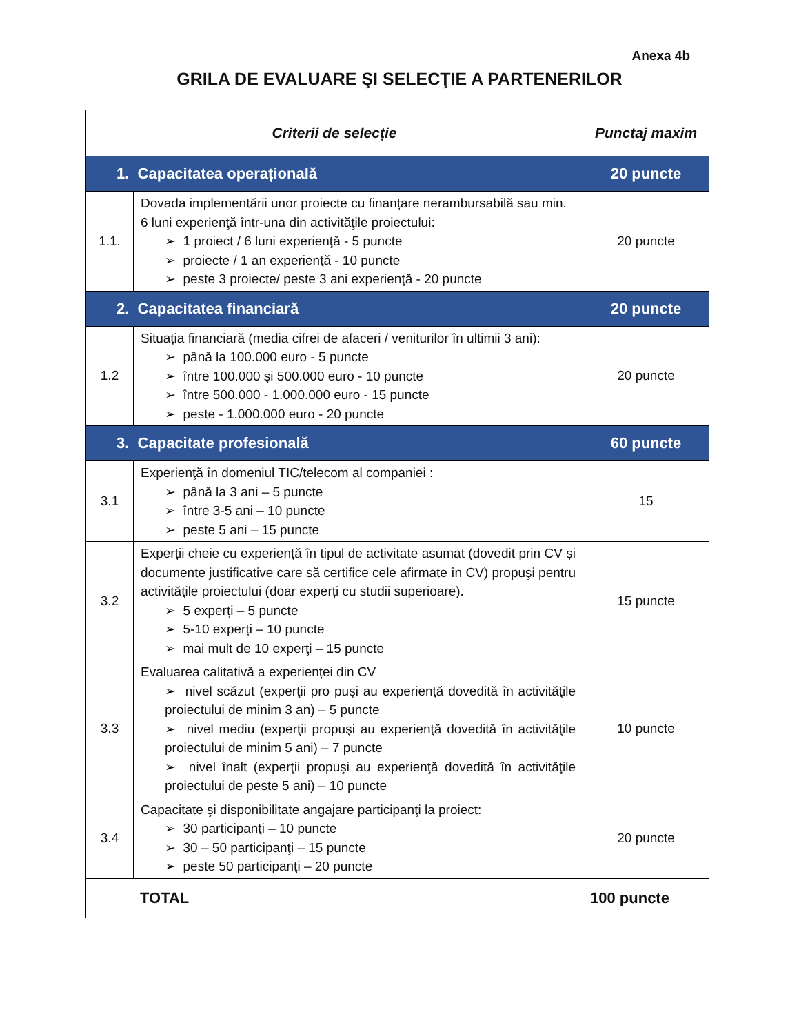Anexa 4b
GRILA DE EVALUARE ŞI SELECŢIE A PARTENERILOR
| Criterii de selecție | | Punctaj maxim |
| --- | --- | --- |
| 1. Capacitatea operațională | | 20 puncte |
| 1.1. | Dovada implementării unor proiecte cu finanțare nerambursabilă sau min. 6 luni experienţă într-una din activităţile proiectului: ➢ 1 proiect / 6 luni experienţă - 5 puncte ➢ proiecte / 1 an experienţă - 10 puncte ➢ peste 3 proiecte/ peste 3 ani experienţă - 20 puncte | 20 puncte |
| 2. Capacitatea financiară | | 20 puncte |
| 1.2 | Situația financiară (media cifrei de afaceri / veniturilor în ultimii 3 ani): ➢ până la 100.000 euro - 5 puncte ➢ între 100.000 şi 500.000 euro - 10 puncte ➢ între 500.000 - 1.000.000 euro - 15 puncte ➢ peste - 1.000.000 euro - 20 puncte | 20 puncte |
| 3. Capacitate profesională | | 60 puncte |
| 3.1 | Experienţă în domeniul TIC/telecom al companiei : ➢ până la 3 ani – 5 puncte ➢ între 3-5 ani – 10 puncte ➢ peste 5 ani – 15 puncte | 15 |
| 3.2 | Experții cheie cu experiență în tipul de activitate asumat (dovedit prin CV și documente justificative care să certifice cele afirmate în CV) propuşi pentru activităţile proiectului (doar experți cu studii superioare). ➢ 5 experți – 5 puncte ➢ 5-10 experți – 10 puncte ➢ mai mult de 10 experţi – 15 puncte | 15 puncte |
| 3.3 | Evaluarea calitativă a experienței din CV ➢ nivel scăzut (experţii pro puşi au experienţă dovedită în activităţile proiectului de minim 3 an) – 5 puncte ➢ nivel mediu (experţii propuşi au experienţă dovedită în activităţile proiectului de minim 5 ani) – 7 puncte ➢ nivel înalt (experţii propuşi au experienţă dovedită în activităţile proiectului de peste 5 ani) – 10 puncte | 10 puncte |
| 3.4 | Capacitate şi disponibilitate angajare participanţi la proiect: ➢ 30 participanţi – 10 puncte ➢ 30 – 50 participanţi – 15 puncte ➢ peste 50 participanţi – 20 puncte | 20 puncte |
| TOTAL | | 100 puncte |